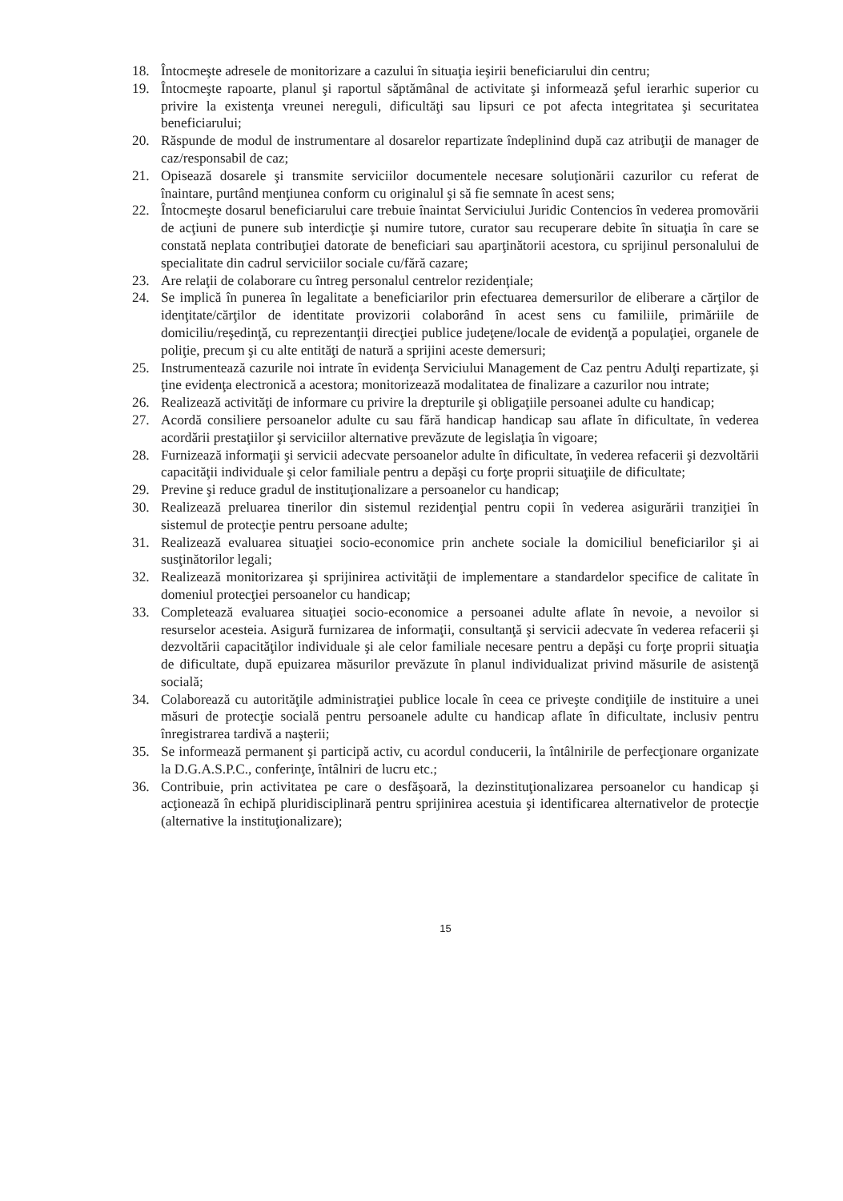18. Întocmeşte adresele de monitorizare a cazului în situaţia ieşirii beneficiarului din centru;
19. Întocmeşte rapoarte, planul şi raportul săptămânal de activitate şi informează şeful ierarhic superior cu privire la existenţa vreunei nereguli, dificultăţi sau lipsuri ce pot afecta integritatea şi securitatea beneficiarului;
20. Răspunde de modul de instrumentare al dosarelor repartizate îndeplinind după caz atribuţii de manager de caz/responsabil de caz;
21. Opisează dosarele şi transmite serviciilor documentele necesare soluţionării cazurilor cu referat de înaintare, purtând menţiunea conform cu originalul şi să fie semnate în acest sens;
22. Întocmeşte dosarul beneficiarului care trebuie înaintat Serviciului Juridic Contencios în vederea promovării de acţiuni de punere sub interdicţie şi numire tutore, curator sau recuperare debite în situaţia în care se constată neplata contribuţiei datorate de beneficiari sau aparţinătorii acestora, cu sprijinul personalului de specialitate din cadrul serviciilor sociale cu/fără cazare;
23. Are relaţii de colaborare cu întreg personalul centrelor rezidenţiale;
24. Se implică în punerea în legalitate a beneficiarilor prin efectuarea demersurilor de eliberare a cărţilor de idenţitate/cărţilor de identitate provizorii colaborând în acest sens cu familiile, primăriile de domiciliu/reşedinţă, cu reprezentanţii direcţiei publice judeţene/locale de evidenţă a populaţiei, organele de poliţie, precum şi cu alte entităţi de natură a sprijini aceste demersuri;
25. Instrumentează cazurile noi intrate în evidenţa Serviciului Management de Caz pentru Adulţi repartizate, şi ţine evidenţa electronică a acestora; monitorizează modalitatea de finalizare a cazurilor nou intrate;
26. Realizează activităţi de informare cu privire la drepturile şi obligaţiile persoanei adulte cu handicap;
27. Acordă consiliere persoanelor adulte cu sau fără handicap handicap sau aflate în dificultate, în vederea acordării prestaţiilor şi serviciilor alternative prevăzute de legislaţia în vigoare;
28. Furnizează informaţii şi servicii adecvate persoanelor adulte în dificultate, în vederea refacerii şi dezvoltării capacităţii individuale şi celor familiale pentru a depăşi cu forţe proprii situaţiile de dificultate;
29. Previne şi reduce gradul de instituţionalizare a persoanelor cu handicap;
30. Realizează preluarea tinerilor din sistemul rezidenţial pentru copii în vederea asigurării tranziţiei în sistemul de protecţie pentru persoane adulte;
31. Realizează evaluarea situaţiei socio-economice prin anchete sociale la domiciliul beneficiarilor şi ai susţinătorilor legali;
32. Realizează monitorizarea şi sprijinirea activităţii de implementare a standardelor specifice de calitate în domeniul protecţiei persoanelor cu handicap;
33. Completează evaluarea situaţiei socio-economice a persoanei adulte aflate în nevoie, a nevoilor si resurselor acesteia. Asigură furnizarea de informaţii, consultanţă şi servicii adecvate în vederea refacerii şi dezvoltării capacităţilor individuale şi ale celor familiale necesare pentru a depăşi cu forţe proprii situaţia de dificultate, după epuizarea măsurilor prevăzute în planul individualizat privind măsurile de asistenţă socială;
34. Colaborează cu autorităţile administraţiei publice locale în ceea ce priveşte condiţiile de instituire a unei măsuri de protecţie socială pentru persoanele adulte cu handicap aflate în dificultate, inclusiv pentru înregistrarea tardivă a naşterii;
35. Se informează permanent şi participă activ, cu acordul conducerii, la întâlnirile de perfecţionare organizate la D.G.A.S.P.C., conferinţe, întâlniri de lucru etc.;
36. Contribuie, prin activitatea pe care o desfăşoară, la dezinstituţionalizarea persoanelor cu handicap şi acţionează în echipă pluridisciplinară pentru sprijinirea acestuia şi identificarea alternativelor de protecţie (alternative la instituţionalizare);
15